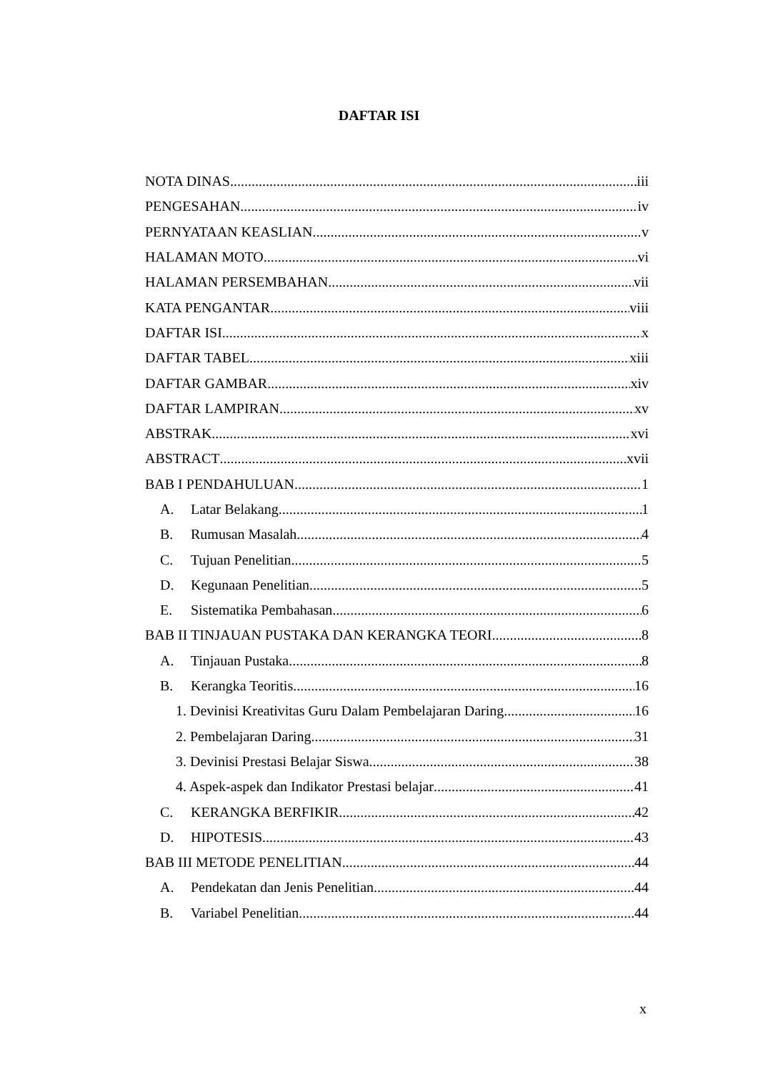DAFTAR ISI
NOTA DINAS iii
PENGESAHAN iv
PERNYATAAN KEASLIAN v
HALAMAN MOTO vi
HALAMAN PERSEMBAHAN vii
KATA PENGANTAR viii
DAFTAR ISI x
DAFTAR TABEL xiii
DAFTAR GAMBAR xiv
DAFTAR LAMPIRAN xv
ABSTRAK xvi
ABSTRACT xvii
BAB I PENDAHULUAN 1
A. Latar Belakang 1
B. Rumusan Masalah 4
C. Tujuan Penelitian 5
D. Kegunaan Penelitian 5
E. Sistematika Pembahasan 6
BAB II TINJAUAN PUSTAKA DAN KERANGKA TEORI 8
A. Tinjauan Pustaka 8
B. Kerangka Teoritis 16
1. Devinisi Kreativitas Guru Dalam Pembelajaran Daring 16
2. Pembelajaran Daring 31
3. Devinisi Prestasi Belajar Siswa 38
4. Aspek-aspek dan Indikator Prestasi belajar 41
C. KERANGKA BERFIKIR 42
D. HIPOTESIS 43
BAB III METODE PENELITIAN 44
A. Pendekatan dan Jenis Penelitian 44
B. Variabel Penelitian 44
x